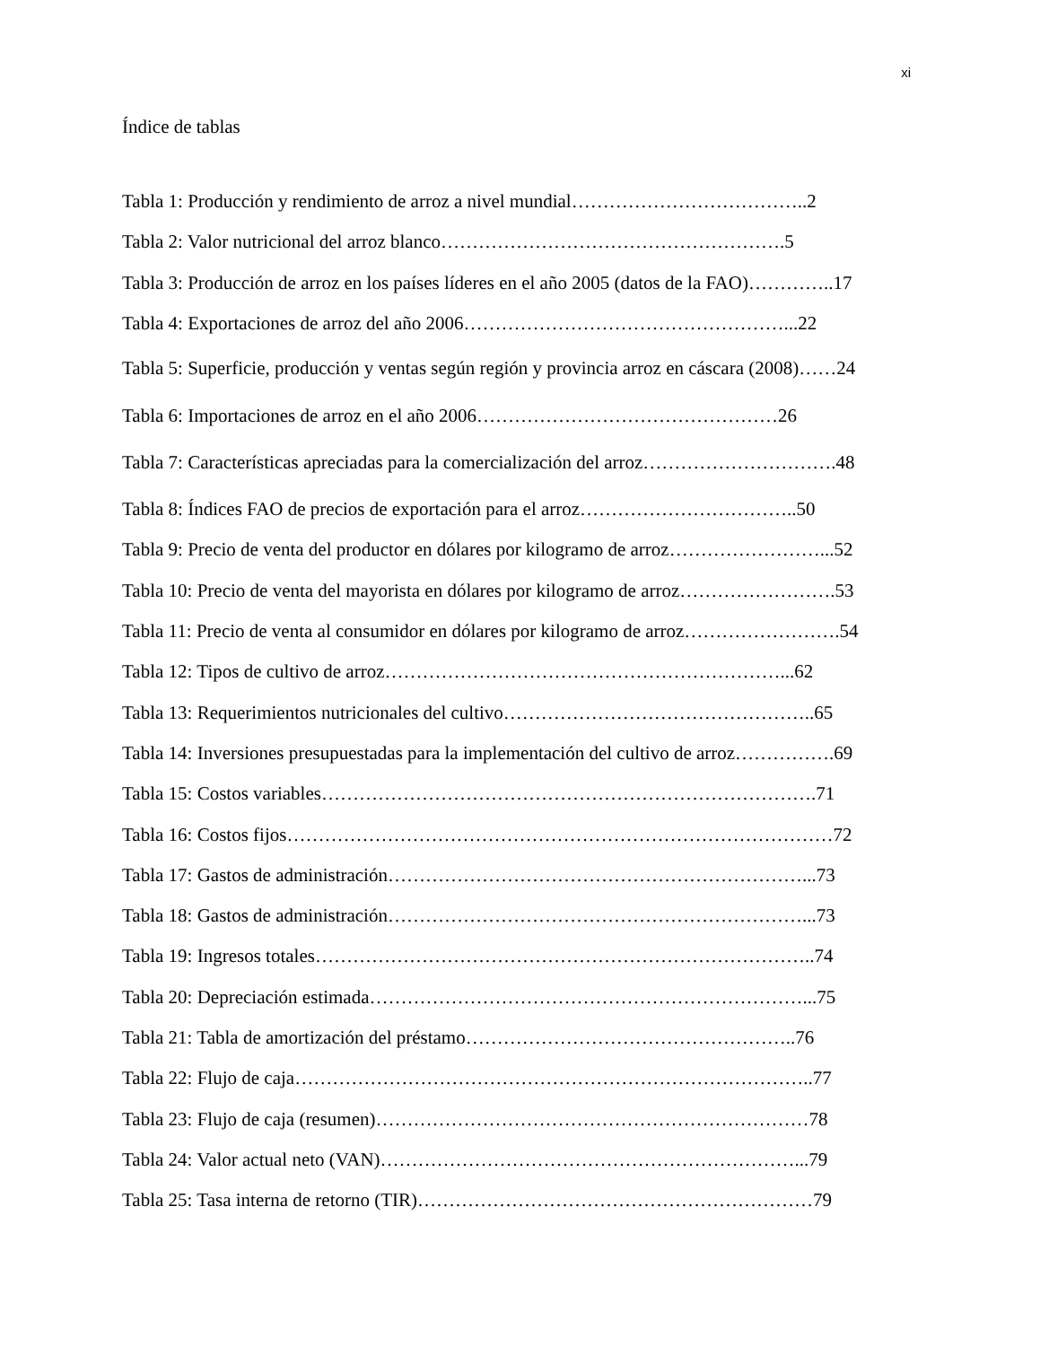xi
Índice de tablas
Tabla 1: Producción y rendimiento de arroz a nivel mundial………………………………..2
Tabla 2: Valor nutricional del arroz blanco……………………………………………….5
Tabla 3: Producción de arroz en los países líderes en el año 2005 (datos de la FAO)…………..17
Tabla 4: Exportaciones de arroz del año 2006……………………………………………...22
Tabla 5: Superficie, producción y ventas según región y provincia arroz en cáscara (2008)……24
Tabla 6: Importaciones de arroz en el año 2006…………………………………………26
Tabla 7: Características apreciadas para la comercialización del arroz………………………….48
Tabla 8: Índices FAO de precios de exportación para el arroz……………………………..50
Tabla 9: Precio de venta del productor en dólares por kilogramo de arroz……………………...52
Tabla 10: Precio de venta del mayorista en dólares por kilogramo de arroz…………………….53
Tabla 11: Precio de venta al consumidor en dólares por kilogramo de arroz…………………….54
Tabla 12: Tipos de cultivo de arroz………………………………………………………...62
Tabla 13: Requerimientos nutricionales del cultivo…………………………………………..65
Tabla 14: Inversiones presupuestadas para la implementación del cultivo de arroz…………….69
Tabla 15: Costos variables…………………………………………………………………….71
Tabla 16: Costos fijos……………………………………………………………………………72
Tabla 17: Gastos de administración…………………………………………………………...73
Tabla 18: Gastos de administración…………………………………………………………...73
Tabla 19: Ingresos totales……………………………………………………………………..74
Tabla 20: Depreciación estimada……………………………………………………………...75
Tabla 21: Tabla de amortización del préstamo……………………………………………..76
Tabla 22: Flujo de caja………………………………………………………………………..77
Tabla 23: Flujo de caja (resumen)……………………………………………………………78
Tabla 24: Valor actual neto (VAN)…………………………………………………………...79
Tabla 25: Tasa interna de retorno (TIR)………………………………………………………79